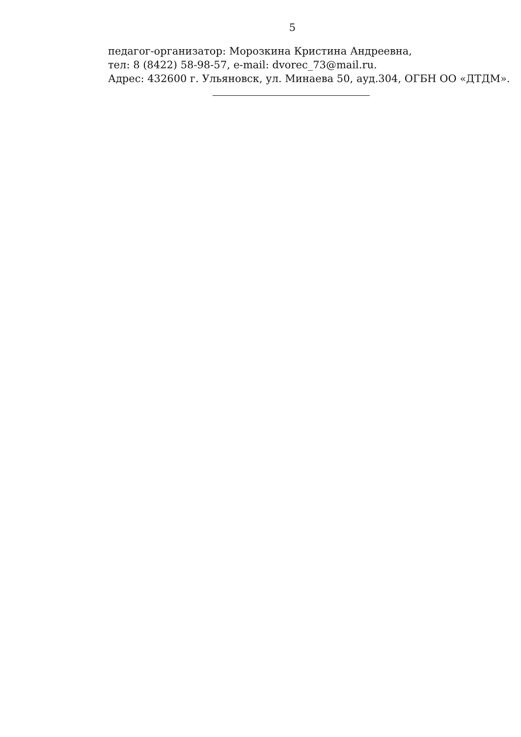5
педагог-организатор: Морозкина Кристина Андреевна,
тел: 8 (8422) 58-98-57, e-mail: dvorec_73@mail.ru.
Адрес: 432600 г. Ульяновск, ул. Минаева 50, ауд.304, ОГБН ОО «ДТДМ».